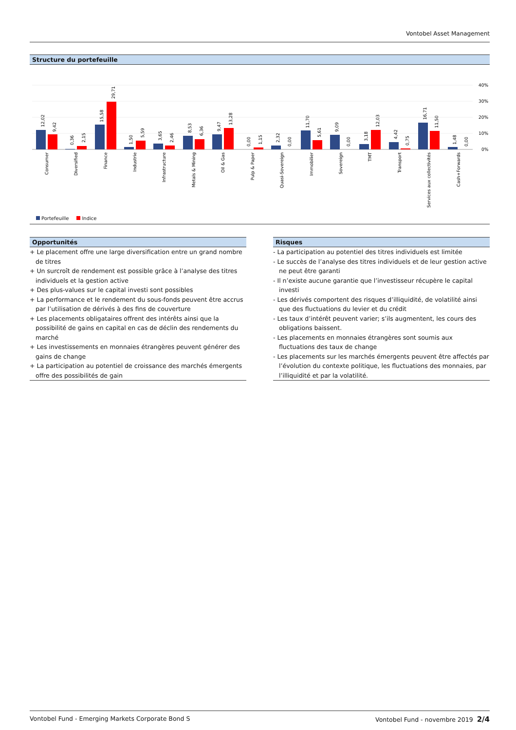Vontobel Asset Management
Structure du portefeuille
40%
30%
20%
10%
0%
12,02
9,42
0,36
2,15
15,58
29,71
1,50
5,59
3,65
2,46
8,53
6,36
9,47
13,28
0,00
1,15
2,32
0,00
11,70
5,61
9,09
0,00
3,18
12,03
4,42
0,75
16,71
11,50
1,48
0,00
Consumer
Diversified
Finance
Industrie
Infrastructure
Metals & Mining
Oil & Gas
Pulp & Paper
Quasi-Sovereign
Immobilier
Sovereign
TMT
Transport
Services aux collectivités
Cash+Forwards
Portefeuille Indice
Opportunités
+ Le placement offre une large diversification entre un grand nombre de titres
+ Un surcroît de rendement est possible grâce à l’analyse des titres individuels et la gestion active
+ Des plus-values sur le capital investi sont possibles
+ La performance et le rendement du sous-fonds peuvent être accrus par l’utilisation de dérivés à des fins de couverture
+ Les placements obligataires offrent des intérêts ainsi que la possibilité de gains en capital en cas de déclin des rendements du marché
+ Les investissements en monnaies étrangères peuvent générer des gains de change
+ La participation au potentiel de croissance des marchés émergents offre des possibilités de gain
Risques
- La participation au potentiel des titres individuels est limitée
- Le succès de l’analyse des titres individuels et de leur gestion active ne peut être garanti
- Il n’existe aucune garantie que l’investisseur récupère le capital investi
- Les dérivés comportent des risques d’illiquidité, de volatilité ainsi que des fluctuations du levier et du crédit
- Les taux d’intérêt peuvent varier; s’ils augmentent, les cours des obligations baissent.
- Les placements en monnaies étrangères sont soumis aux fluctuations des taux de change
- Les placements sur les marchés émergents peuvent être affectés par l’évolution du contexte politique, les fluctuations des monnaies, par l’illiquidité et par la volatilité.
Vontobel Fund - Emerging Markets Corporate Bond S Vontobel Fund - novembre 2019 2/4